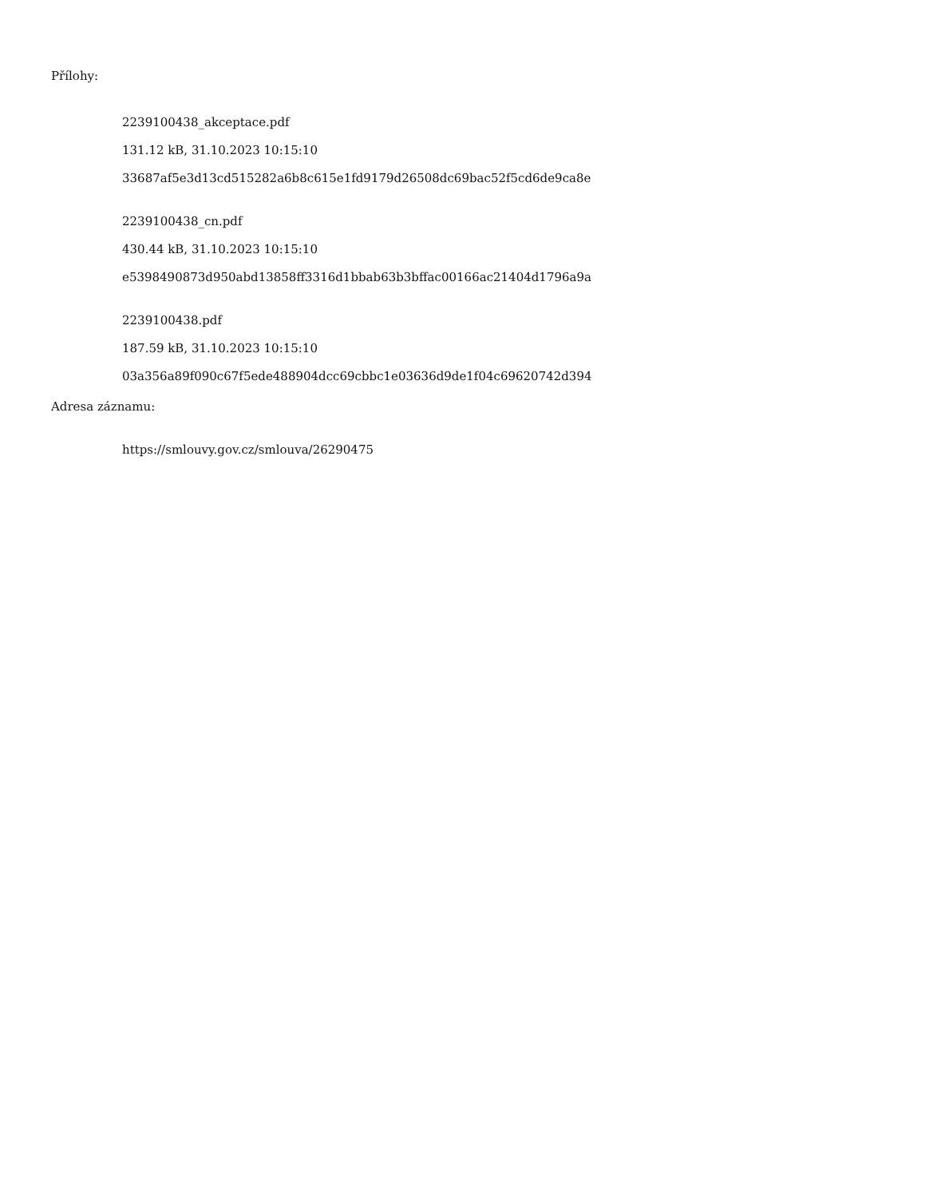Přílohy:
2239100438_akceptace.pdf
131.12 kB, 31.10.2023 10:15:10
33687af5e3d13cd515282a6b8c615e1fd9179d26508dc69bac52f5cd6de9ca8e
2239100438_cn.pdf
430.44 kB, 31.10.2023 10:15:10
e5398490873d950abd13858ff3316d1bbab63b3bffac00166ac21404d1796a9a
2239100438.pdf
187.59 kB, 31.10.2023 10:15:10
03a356a89f090c67f5ede488904dcc69cbbc1e03636d9de1f04c69620742d394
Adresa záznamu:
https://smlouvy.gov.cz/smlouva/26290475